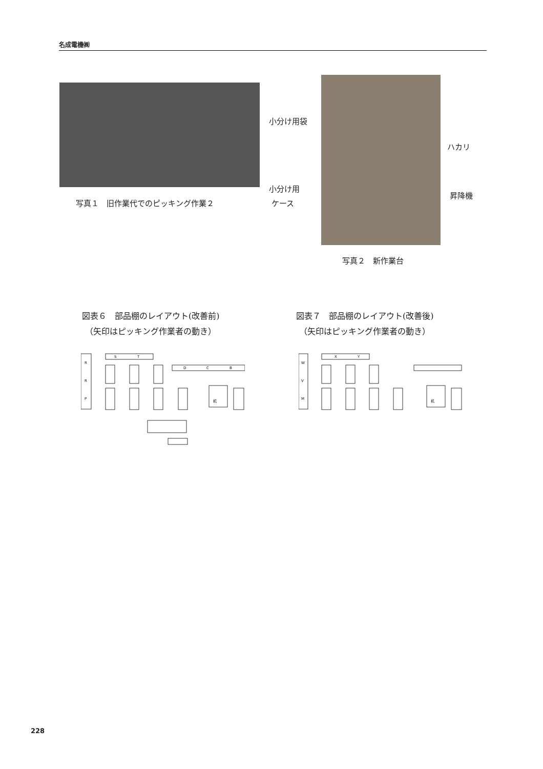名成電機㈱
写真１　旧作業代でのピッキング作業２
小分け用袋
小分け用
ケース
ハカリ
昇降機
写真２　新作業台
図表６　部品棚のレイアウト(改善前)
（矢印はピッキング作業者の動き）
図表７　部品棚のレイアウト(改善後)
（矢印はピッキング作業者の動き）
R
R
P
S
T
D
C
B
机
W
V
M
X
Y
机
228